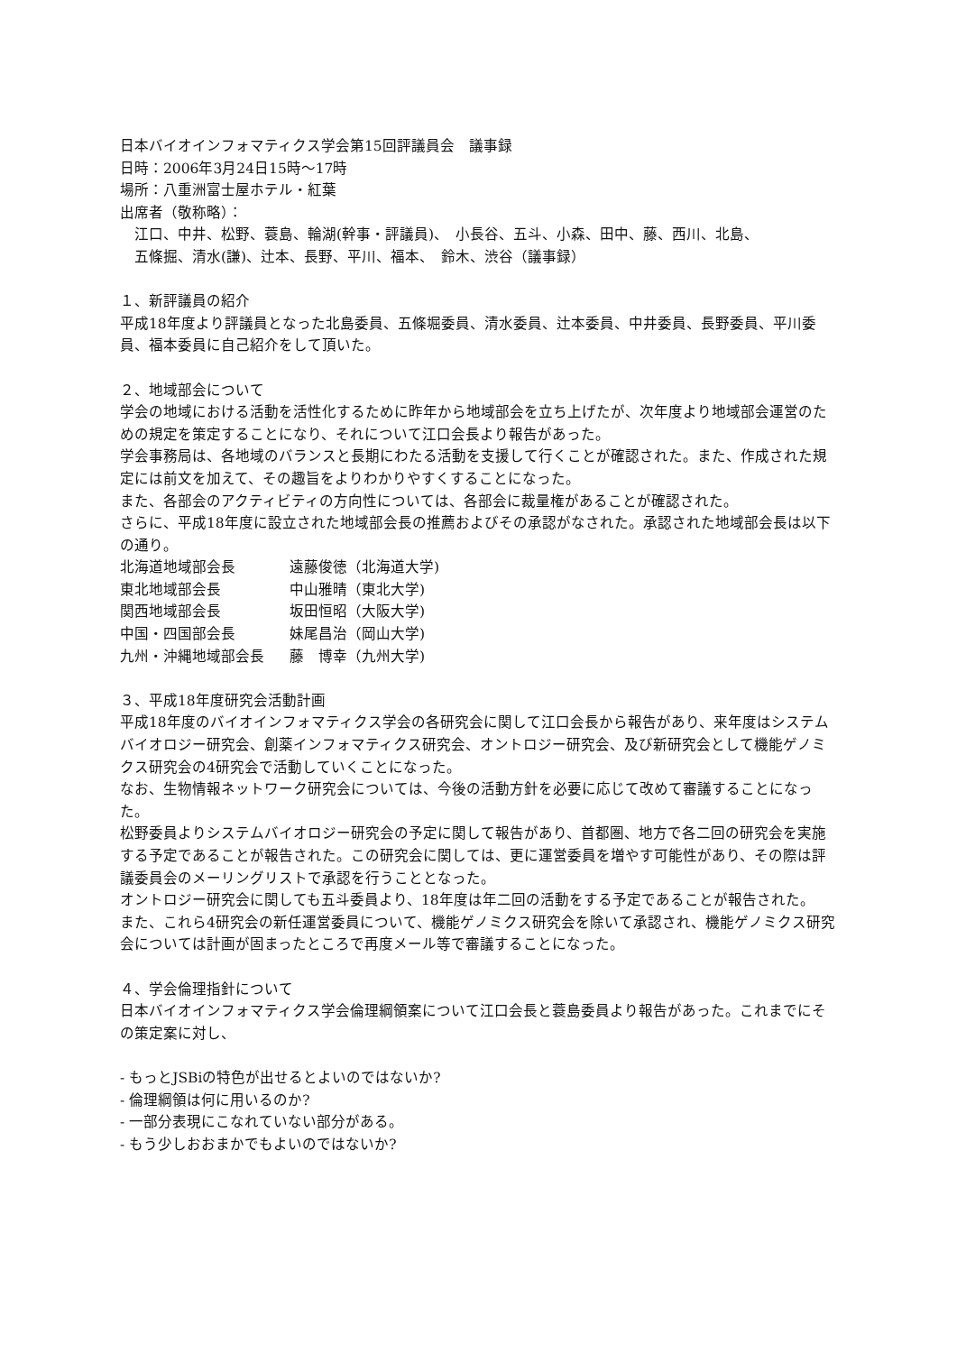日本バイオインフォマティクス学会第15回評議員会　議事録
日時：2006年3月24日15時～17時
場所：八重洲富士屋ホテル・紅葉
出席者（敬称略）：
江口、中井、松野、蓑島、輪湖(幹事・評議員)、　小長谷、五斗、小森、田中、藤、西川、北島、
五條掘、清水(謙)、辻本、長野、平川、福本、　鈴木、渋谷（議事録）
１、新評議員の紹介
平成18年度より評議員となった北島委員、五條堀委員、清水委員、辻本委員、中井委員、長野委員、平川委員、福本委員に自己紹介をして頂いた。
２、地域部会について
学会の地域における活動を活性化するために昨年から地域部会を立ち上げたが、次年度より地域部会運営のための規定を策定することになり、それについて江口会長より報告があった。
学会事務局は、各地域のバランスと長期にわたる活動を支援して行くことが確認された。また、作成された規定には前文を加えて、その趣旨をよりわかりやすくすることになった。
また、各部会のアクティビティの方向性については、各部会に裁量権があることが確認された。
さらに、平成18年度に設立された地域部会長の推薦およびその承認がなされた。承認された地域部会長は以下の通り。
| 北海道地域部会長 | 遠藤俊徳（北海道大学) |
| 東北地域部会長 | 中山雅晴（東北大学) |
| 関西地域部会長 | 坂田恒昭（大阪大学) |
| 中国・四国部会長 | 妹尾昌治（岡山大学) |
| 九州・沖縄地域部会長 | 藤 博幸（九州大学) |
３、平成18年度研究会活動計画
平成18年度のバイオインフォマティクス学会の各研究会に関して江口会長から報告があり、来年度はシステムバイオロジー研究会、創薬インフォマティクス研究会、オントロジー研究会、及び新研究会として機能ゲノミクス研究会の4研究会で活動していくことになった。
なお、生物情報ネットワーク研究会については、今後の活動方針を必要に応じて改めて審議することになった。
松野委員よりシステムバイオロジー研究会の予定に関して報告があり、首都圏、地方で各二回の研究会を実施する予定であることが報告された。この研究会に関しては、更に運営委員を増やす可能性があり、その際は評議委員会のメーリングリストで承認を行うこととなった。
オントロジー研究会に関しても五斗委員より、18年度は年二回の活動をする予定であることが報告された。
また、これら4研究会の新任運営委員について、機能ゲノミクス研究会を除いて承認され、機能ゲノミクス研究会については計画が固まったところで再度メール等で審議することになった。
４、学会倫理指針について
日本バイオインフォマティクス学会倫理綱領案について江口会長と蓑島委員より報告があった。これまでにその策定案に対し、
- もっとJSBiの特色が出せるとよいのではないか?
- 倫理綱領は何に用いるのか?
- 一部分表現にこなれていない部分がある。
- もう少しおおまかでもよいのではないか?